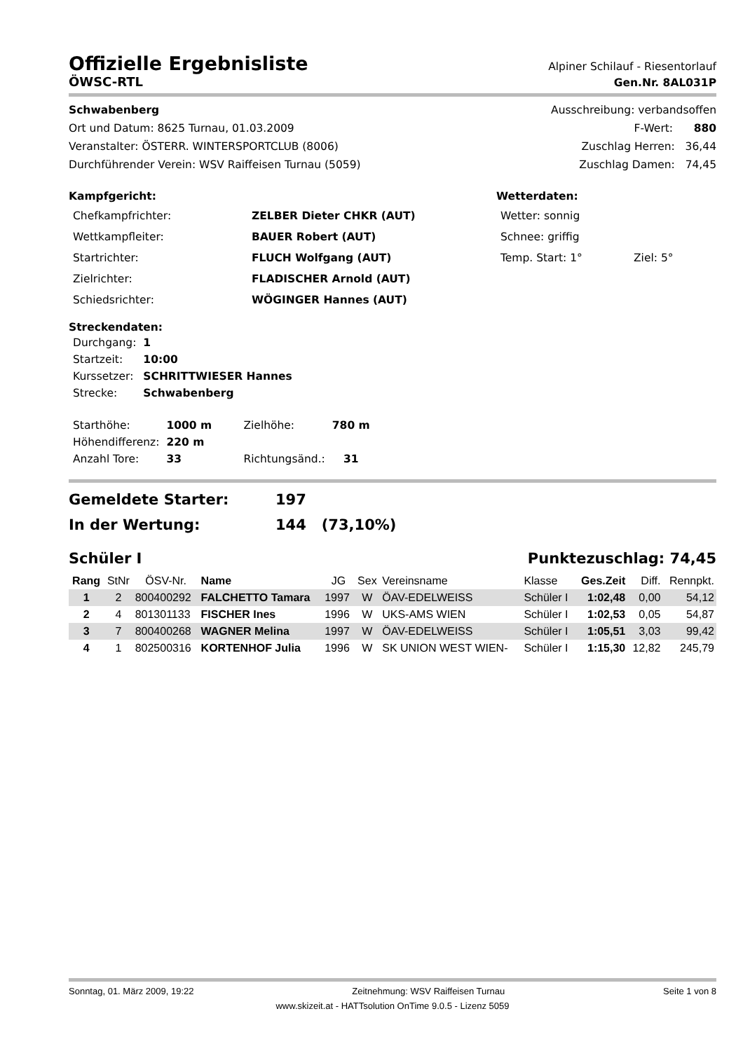Offizielle Ergebnisliste
Alpiner Schilauf - Riesentorlauf
ÖWSC-RTL Gen.Nr. 8AL031P
Schwabenberg
Ort und Datum: 8625 Turnau, 01.03.2009
Veranstalter: ÖSTERR. WINTERSPORTCLUB (8006)
Durchführender Verein: WSV Raiffeisen Turnau (5059)
Ausschreibung: verbandsoffen
F-Wert: 880
Zuschlag Herren: 36,44
Zuschlag Damen: 74,45
Kampfgericht:
| Chefkampfrichter: | ZELBER Dieter CHKR (AUT) |
| Wettkampfleiter: | BAUER Robert (AUT) |
| Startrichter: | FLUCH Wolfgang (AUT) |
| Zielrichter: | FLADISCHER Arnold (AUT) |
| Schiedsrichter: | WÖGINGER Hannes (AUT) |
Wetterdaten:
| Wetter: sonnig | |
| Schnee: griffig | |
| Temp. Start: 1° | Ziel: 5° |
Streckendaten:
| Durchgang: | 1 |
| Startzeit: | 10:00 |
| Kurssetzer: | SCHRITTWIESER Hannes |
| Strecke: | Schwabenberg |
| Starthöhe: | 1000 m | Zielhöhe: | 780 m |
| Höhendifferenz: | 220 m | | |
| Anzahl Tore: | 33 | Richtungsänd.: | 31 |
Gemeldete Starter: 197
In der Wertung: 144 (73,10%)
Schüler I Punktezuschlag: 74,45
| Rang | StNr | ÖSV-Nr. | Name | JG | Sex | Vereinsname | Klasse | Ges.Zeit | Diff. | Rennpkt. |
| --- | --- | --- | --- | --- | --- | --- | --- | --- | --- | --- |
| 1 | 2 | 800400292 | FALCHETTO Tamara | 1997 | W | ÖAV-EDELWEISS | Schüler I | 1:02,48 | 0,00 | 54,12 |
| 2 | 4 | 801301133 | FISCHER Ines | 1996 | W | UKS-AMS WIEN | Schüler I | 1:02,53 | 0,05 | 54,87 |
| 3 | 7 | 800400268 | WAGNER Melina | 1997 | W | ÖAV-EDELWEISS | Schüler I | 1:05,51 | 3,03 | 99,42 |
| 4 | 1 | 802500316 | KORTENHOF Julia | 1996 | W | SK UNION WEST WIEN- | Schüler I | 1:15,30 | 12,82 | 245,79 |
Sonntag, 01. März 2009, 19:22 Zeitnehmung: WSV Raiffeisen Turnau Seite 1 von 8
www.skizeit.at - HATTsolution OnTime 9.0.5 - Lizenz 5059